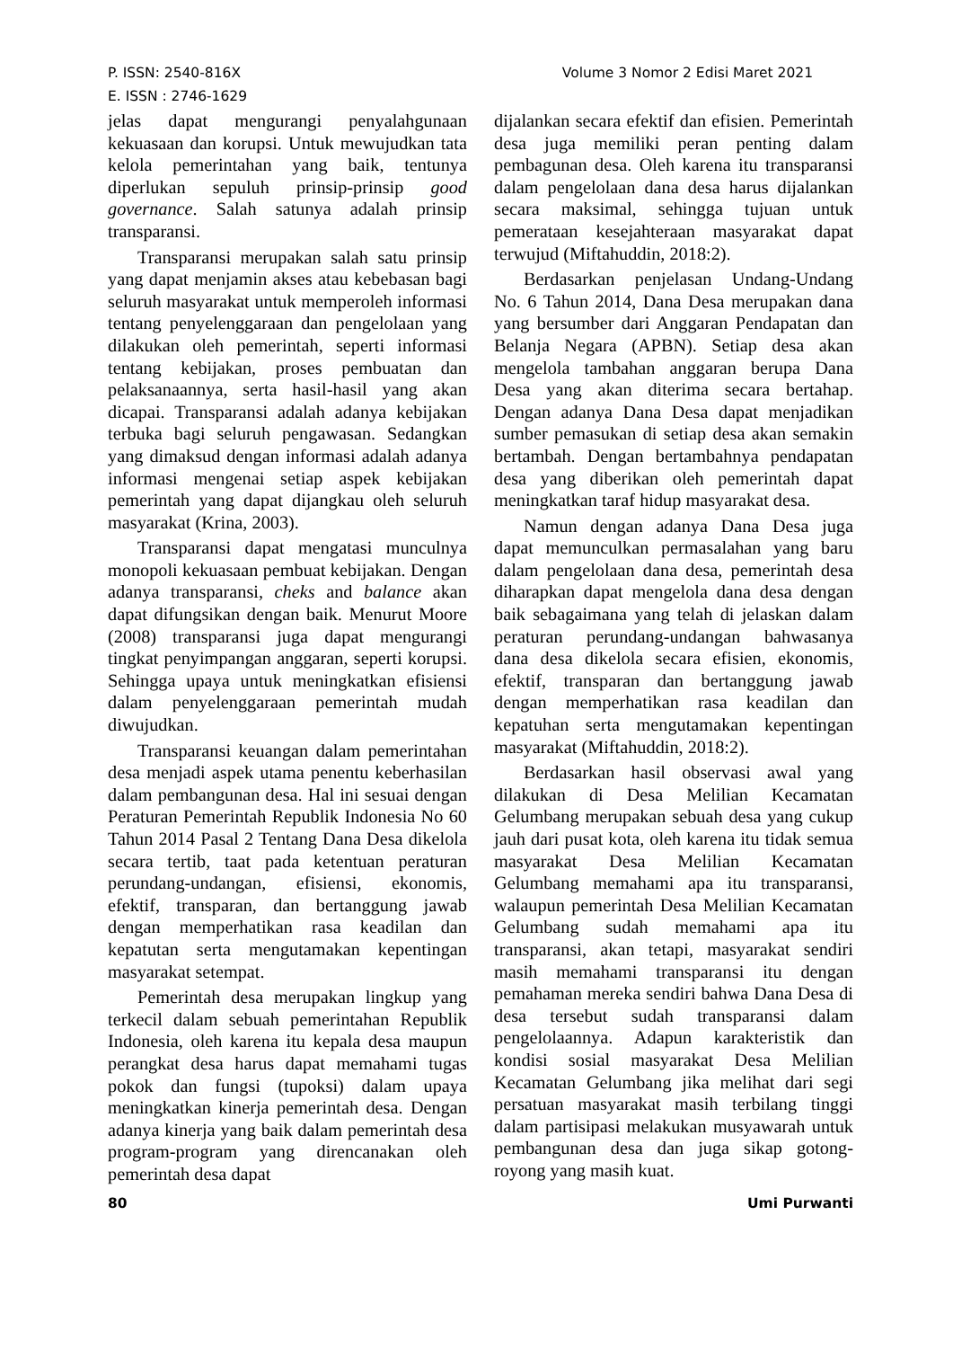Volume 3 Nomor 2 Edisi Maret 2021 P. ISSN: 2540-816X
E. ISSN : 2746-1629
jelas dapat mengurangi penyalahgunaan kekuasaan dan korupsi. Untuk mewujudkan tata kelola pemerintahan yang baik, tentunya diperlukan sepuluh prinsip-prinsip good governance. Salah satunya adalah prinsip transparansi.
Transparansi merupakan salah satu prinsip yang dapat menjamin akses atau kebebasan bagi seluruh masyarakat untuk memperoleh informasi tentang penyelenggaraan dan pengelolaan yang dilakukan oleh pemerintah, seperti informasi tentang kebijakan, proses pembuatan dan pelaksanaannya, serta hasil-hasil yang akan dicapai. Transparansi adalah adanya kebijakan terbuka bagi seluruh pengawasan. Sedangkan yang dimaksud dengan informasi adalah adanya informasi mengenai setiap aspek kebijakan pemerintah yang dapat dijangkau oleh seluruh masyarakat (Krina, 2003).
Transparansi dapat mengatasi munculnya monopoli kekuasaan pembuat kebijakan. Dengan adanya transparansi, cheks and balance akan dapat difungsikan dengan baik. Menurut Moore (2008) transparansi juga dapat mengurangi tingkat penyimpangan anggaran, seperti korupsi. Sehingga upaya untuk meningkatkan efisiensi dalam penyelenggaraan pemerintah mudah diwujudkan.
Transparansi keuangan dalam pemerintahan desa menjadi aspek utama penentu keberhasilan dalam pembangunan desa. Hal ini sesuai dengan Peraturan Pemerintah Republik Indonesia No 60 Tahun 2014 Pasal 2 Tentang Dana Desa dikelola secara tertib, taat pada ketentuan peraturan perundang-undangan, efisiensi, ekonomis, efektif, transparan, dan bertanggung jawab dengan memperhatikan rasa keadilan dan kepatutan serta mengutamakan kepentingan masyarakat setempat.
Pemerintah desa merupakan lingkup yang terkecil dalam sebuah pemerintahan Republik Indonesia, oleh karena itu kepala desa maupun perangkat desa harus dapat memahami tugas pokok dan fungsi (tupoksi) dalam upaya meningkatkan kinerja pemerintah desa. Dengan adanya kinerja yang baik dalam pemerintah desa program-program yang direncanakan oleh pemerintah desa dapat
dijalankan secara efektif dan efisien. Pemerintah desa juga memiliki peran penting dalam pembagunan desa. Oleh karena itu transparansi dalam pengelolaan dana desa harus dijalankan secara maksimal, sehingga tujuan untuk pemerataan kesejahteraan masyarakat dapat terwujud (Miftahuddin, 2018:2).
Berdasarkan penjelasan Undang-Undang No. 6 Tahun 2014, Dana Desa merupakan dana yang bersumber dari Anggaran Pendapatan dan Belanja Negara (APBN). Setiap desa akan mengelola tambahan anggaran berupa Dana Desa yang akan diterima secara bertahap. Dengan adanya Dana Desa dapat menjadikan sumber pemasukan di setiap desa akan semakin bertambah. Dengan bertambahnya pendapatan desa yang diberikan oleh pemerintah dapat meningkatkan taraf hidup masyarakat desa.
Namun dengan adanya Dana Desa juga dapat memunculkan permasalahan yang baru dalam pengelolaan dana desa, pemerintah desa diharapkan dapat mengelola dana desa dengan baik sebagaimana yang telah di jelaskan dalam peraturan perundang-undangan bahwasanya dana desa dikelola secara efisien, ekonomis, efektif, transparan dan bertanggung jawab dengan memperhatikan rasa keadilan dan kepatuhan serta mengutamakan kepentingan masyarakat (Miftahuddin, 2018:2).
Berdasarkan hasil observasi awal yang dilakukan di Desa Melilian Kecamatan Gelumbang merupakan sebuah desa yang cukup jauh dari pusat kota, oleh karena itu tidak semua masyarakat Desa Melilian Kecamatan Gelumbang memahami apa itu transparansi, walaupun pemerintah Desa Melilian Kecamatan Gelumbang sudah memahami apa itu transparansi, akan tetapi, masyarakat sendiri masih memahami transparansi itu dengan pemahaman mereka sendiri bahwa Dana Desa di desa tersebut sudah transparansi dalam pengelolaannya. Adapun karakteristik dan kondisi sosial masyarakat Desa Melilian Kecamatan Gelumbang jika melihat dari segi persatuan masyarakat masih terbilang tinggi dalam partisipasi melakukan musyawarah untuk pembangunan desa dan juga sikap gotong-royong yang masih kuat.
80 Umi Purwanti